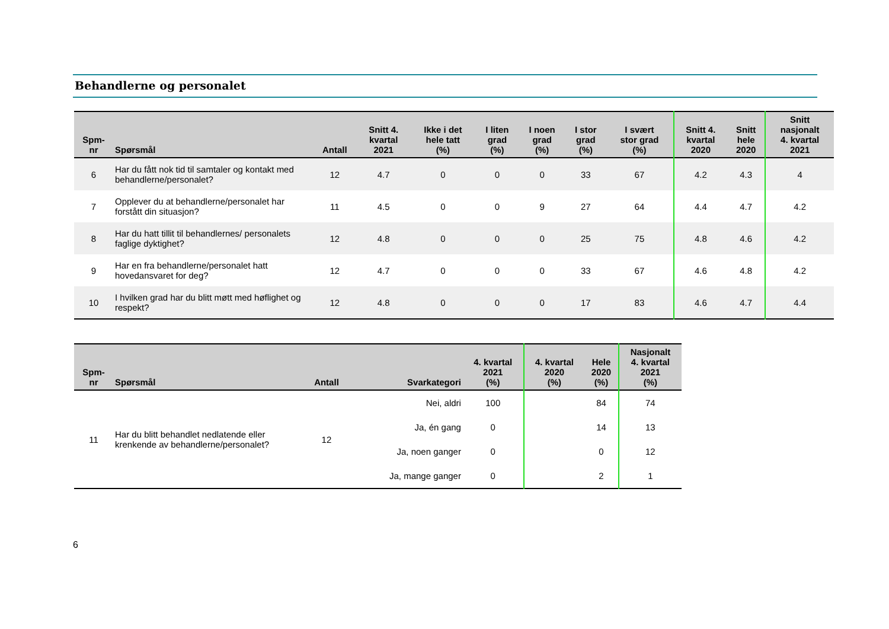Behandlerne og personalet
| Spm- nr | Spørsmål | Antall | Snitt 4. kvartal 2021 | Ikke i det hele tatt (%) | I liten grad (%) | I noen grad (%) | I stor grad (%) | I svært stor grad (%) | Snitt 4. kvartal 2020 | Snitt hele 2020 | Snitt nasjonalt 4. kvartal 2021 |
| --- | --- | --- | --- | --- | --- | --- | --- | --- | --- | --- | --- |
| 6 | Har du fått nok tid til samtaler og kontakt med behandlerne/personalet? | 12 | 4.7 | 0 | 0 | 0 | 33 | 67 | 4.2 | 4.3 | 4 |
| 7 | Opplever du at behandlerne/personalet har forstått din situasjon? | 11 | 4.5 | 0 | 0 | 9 | 27 | 64 | 4.4 | 4.7 | 4.2 |
| 8 | Har du hatt tillit til behandlernes/ personalets faglige dyktighet? | 12 | 4.8 | 0 | 0 | 0 | 25 | 75 | 4.8 | 4.6 | 4.2 |
| 9 | Har en fra behandlerne/personalet hatt hovedansvaret for deg? | 12 | 4.7 | 0 | 0 | 0 | 33 | 67 | 4.6 | 4.8 | 4.2 |
| 10 | I hvilken grad har du blitt møtt med høflighet og respekt? | 12 | 4.8 | 0 | 0 | 0 | 17 | 83 | 4.6 | 4.7 | 4.4 |
| Spm- nr | Spørsmål | Antall | Svarkategori | 4. kvartal 2021 (%) | 4. kvartal 2020 (%) | Hele 2020 (%) | Nasjonalt 4. kvartal 2021 (%) |
| --- | --- | --- | --- | --- | --- | --- | --- |
| 11 | Har du blitt behandlet nedlatende eller krenkende av behandlerne/personalet? | 12 | Nei, aldri | 100 | | 84 | 74 |
| | | | Ja, én gang | 0 | | 14 | 13 |
| | | | Ja, noen ganger | 0 | | 0 | 12 |
| | | | Ja, mange ganger | 0 | | 2 | 1 |
6